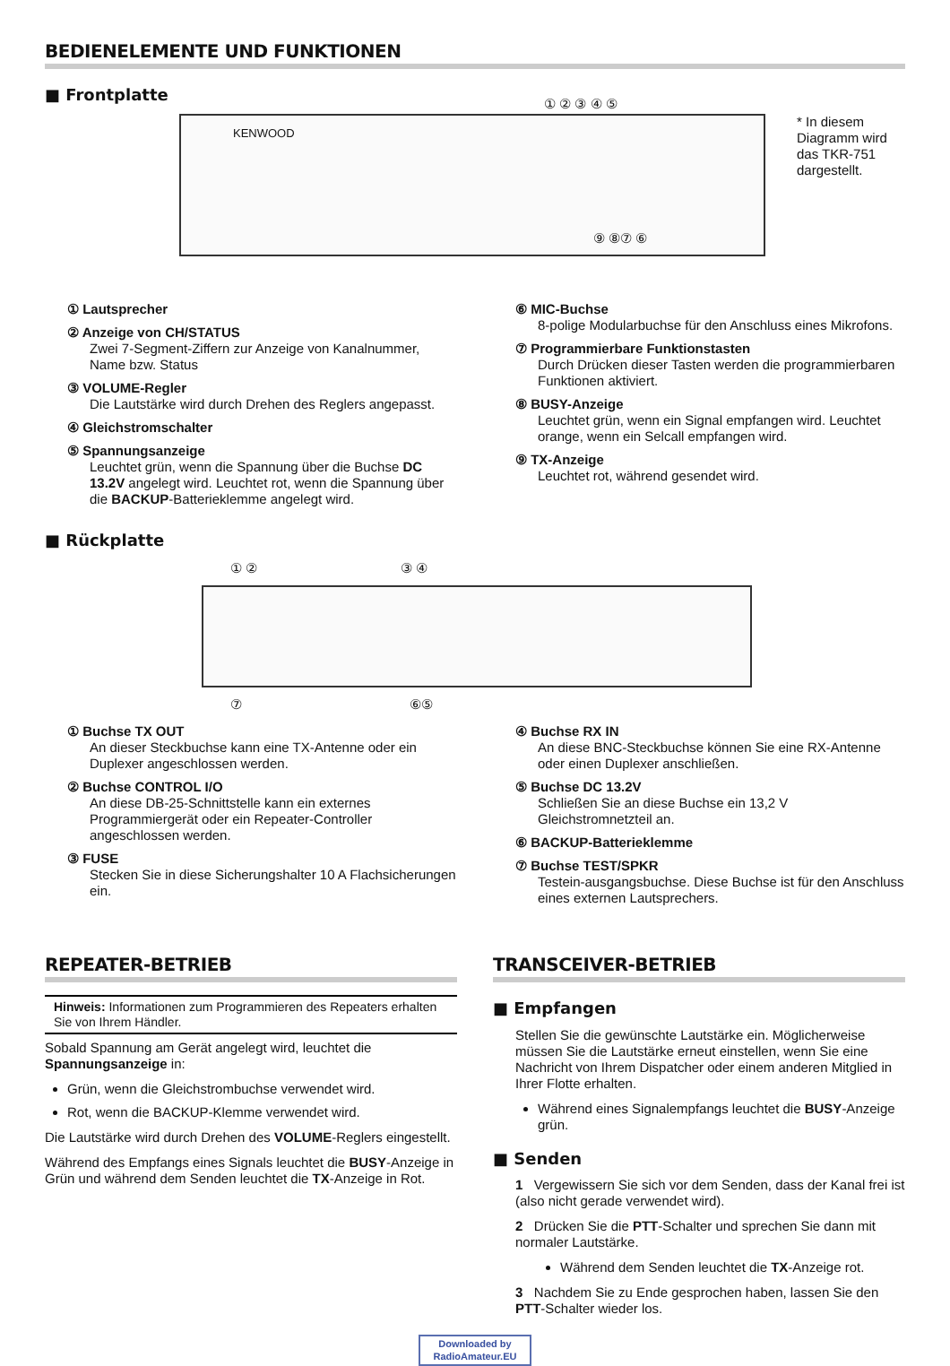BEDIENELEMENTE UND FUNKTIONEN
■ Frontplatte
KENWOOD
① ② ③ ④ ⑤
⑨ ⑧⑦ ⑥
* In diesem Diagramm wird das TKR-751 dargestellt.
① Lautsprecher
② Anzeige von CH/STATUS
Zwei 7-Segment-Ziffern zur Anzeige von Kanalnummer, Name bzw. Status
③ VOLUME-Regler
Die Lautstärke wird durch Drehen des Reglers angepasst.
④ Gleichstromschalter
⑤ Spannungsanzeige
Leuchtet grün, wenn die Spannung über die Buchse DC 13.2V angelegt wird. Leuchtet rot, wenn die Spannung über die BACKUP-Batterieklemme angelegt wird.
⑥ MIC-Buchse
8-polige Modularbuchse für den Anschluss eines Mikrofons.
⑦ Programmierbare Funktionstasten
Durch Drücken dieser Tasten werden die programmierbaren Funktionen aktiviert.
⑧ BUSY-Anzeige
Leuchtet grün, wenn ein Signal empfangen wird. Leuchtet orange, wenn ein Selcall empfangen wird.
⑨ TX-Anzeige
Leuchtet rot, während gesendet wird.
■ Rückplatte
① ② ③ ④
⑦ ⑥⑤
① Buchse TX OUT
An dieser Steckbuchse kann eine TX-Antenne oder ein Duplexer angeschlossen werden.
② Buchse CONTROL I/O
An diese DB-25-Schnittstelle kann ein externes Programmiergerät oder ein Repeater-Controller angeschlossen werden.
③ FUSE
Stecken Sie in diese Sicherungshalter 10 A Flachsicherungen ein.
④ Buchse RX IN
An diese BNC-Steckbuchse können Sie eine RX-Antenne oder einen Duplexer anschließen.
⑤ Buchse DC 13.2V
Schließen Sie an diese Buchse ein 13,2 V Gleichstromnetzteil an.
⑥ BACKUP-Batterieklemme
⑦ Buchse TEST/SPKR
Testein-ausgangsbuchse. Diese Buchse ist für den Anschluss eines externen Lautsprechers.
REPEATER-BETRIEB
Hinweis: Informationen zum Programmieren des Repeaters erhalten Sie von Ihrem Händler.
Sobald Spannung am Gerät angelegt wird, leuchtet die Spannungsanzeige in:
Grün, wenn die Gleichstrombuchse verwendet wird.
Rot, wenn die BACKUP-Klemme verwendet wird.
Die Lautstärke wird durch Drehen des VOLUME-Reglers eingestellt.
Während des Empfangs eines Signals leuchtet die BUSY-Anzeige in Grün und während dem Senden leuchtet die TX-Anzeige in Rot.
TRANSCEIVER-BETRIEB
■ Empfangen
Stellen Sie die gewünschte Lautstärke ein. Möglicherweise müssen Sie die Lautstärke erneut einstellen, wenn Sie eine Nachricht von Ihrem Dispatcher oder einem anderen Mitglied in Ihrer Flotte erhalten.
Während eines Signalempfangs leuchtet die BUSY-Anzeige grün.
■ Senden
1 Vergewissern Sie sich vor dem Senden, dass der Kanal frei ist (also nicht gerade verwendet wird).
2 Drücken Sie die PTT-Schalter und sprechen Sie dann mit normaler Lautstärke.
Während dem Senden leuchtet die TX-Anzeige rot.
3 Nachdem Sie zu Ende gesprochen haben, lassen Sie den PTT-Schalter wieder los.
Downloaded by
RadioAmateur.EU